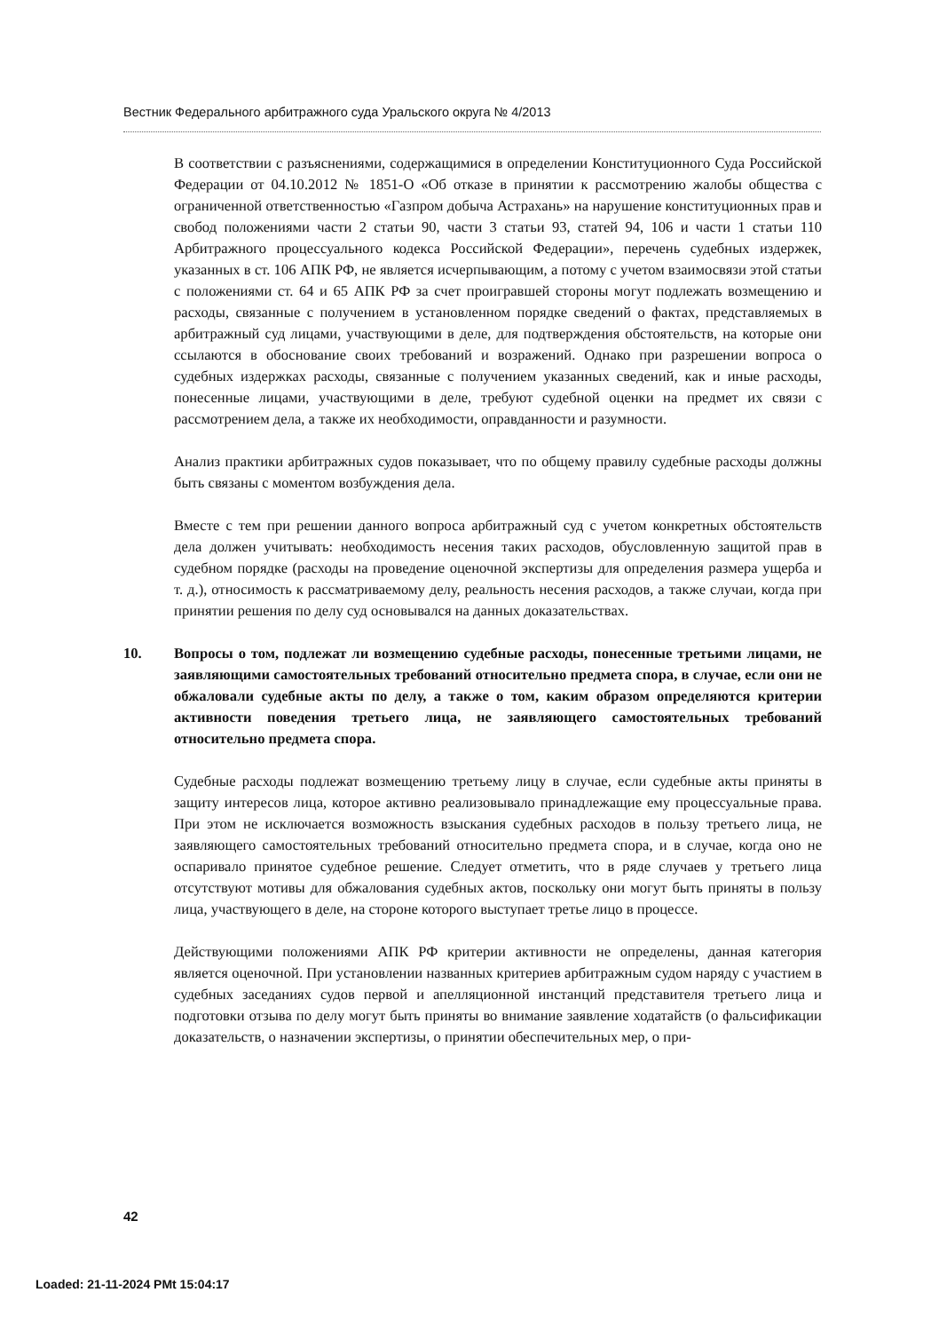Вестник Федерального арбитражного суда Уральского округа № 4/2013
В соответствии с разъяснениями, содержащимися в определении Конституционного Суда Российской Федерации от 04.10.2012 № 1851-О «Об отказе в принятии к рассмотрению жалобы общества с ограниченной ответственностью «Газпром добыча Астрахань» на нарушение конституционных прав и свобод положениями части 2 статьи 90, части 3 статьи 93, статей 94, 106 и части 1 статьи 110 Арбитражного процессуального кодекса Российской Федерации», перечень судебных издержек, указанных в ст. 106 АПК РФ, не является исчерпывающим, а потому с учетом взаимосвязи этой статьи с положениями ст. 64 и 65 АПК РФ за счет проигравшей стороны могут подлежать возмещению и расходы, связанные с получением в установленном порядке сведений о фактах, представляемых в арбитражный суд лицами, участвующими в деле, для подтверждения обстоятельств, на которые они ссылаются в обоснование своих требований и возражений. Однако при разрешении вопроса о судебных издержках расходы, связанные с получением указанных сведений, как и иные расходы, понесенные лицами, участвующими в деле, требуют судебной оценки на предмет их связи с рассмотрением дела, а также их необходимости, оправданности и разумности.
Анализ практики арбитражных судов показывает, что по общему правилу судебные расходы должны быть связаны с моментом возбуждения дела.
Вместе с тем при решении данного вопроса арбитражный суд с учетом конкретных обстоятельств дела должен учитывать: необходимость несения таких расходов, обусловленную защитой прав в судебном порядке (расходы на проведение оценочной экспертизы для определения размера ущерба и т. д.), относимость к рассматриваемому делу, реальность несения расходов, а также случаи, когда при принятии решения по делу суд основывался на данных доказательствах.
10. Вопросы о том, подлежат ли возмещению судебные расходы, понесенные третьими лицами, не заявляющими самостоятельных требований относительно предмета спора, в случае, если они не обжаловали судебные акты по делу, а также о том, каким образом определяются критерии активности поведения третьего лица, не заявляющего самостоятельных требований относительно предмета спора.
Судебные расходы подлежат возмещению третьему лицу в случае, если судебные акты приняты в защиту интересов лица, которое активно реализовывало принадлежащие ему процессуальные права. При этом не исключается возможность взыскания судебных расходов в пользу третьего лица, не заявляющего самостоятельных требований относительно предмета спора, и в случае, когда оно не оспаривало принятое судебное решение. Следует отметить, что в ряде случаев у третьего лица отсутствуют мотивы для обжалования судебных актов, поскольку они могут быть приняты в пользу лица, участвующего в деле, на стороне которого выступает третье лицо в процессе.
Действующими положениями АПК РФ критерии активности не определены, данная категория является оценочной. При установлении названных критериев арбитражным судом наряду с участием в судебных заседаниях судов первой и апелляционной инстанций представителя третьего лица и подготовки отзыва по делу могут быть приняты во внимание заявление ходатайств (о фальсификации доказательств, о назначении экспертизы, о принятии обеспечительных мер, о при-
42
Loaded: 21-11-2024 PMt 15:04:17